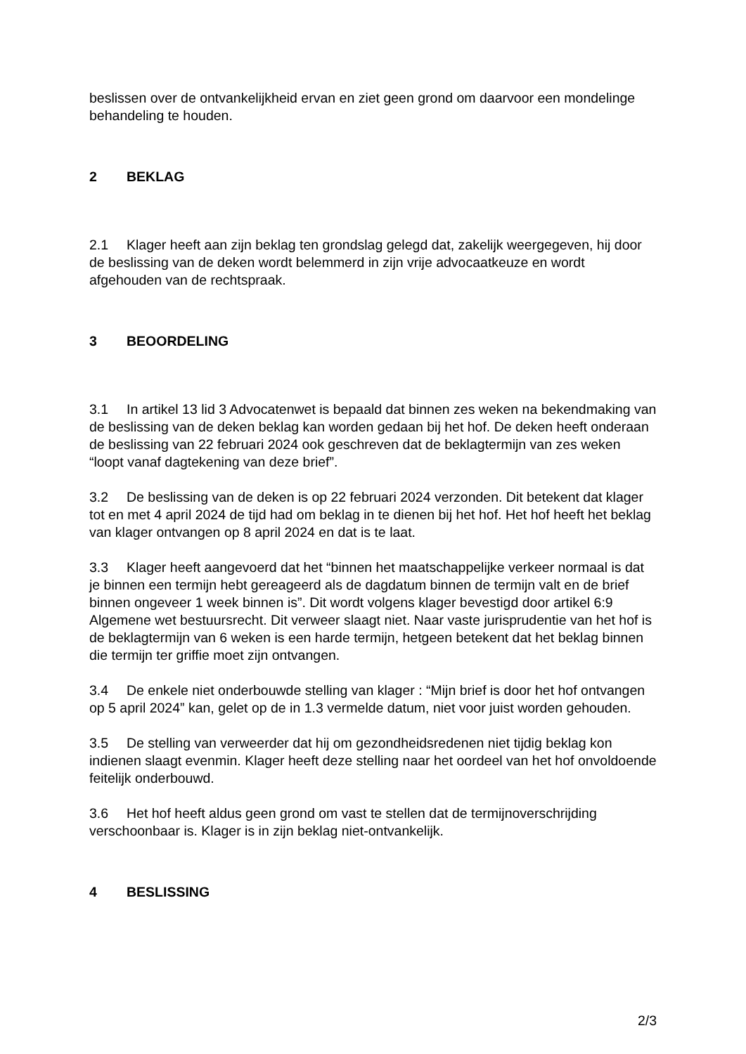beslissen over de ontvankelijkheid ervan en ziet geen grond om daarvoor een mondelinge behandeling te houden.
2 BEKLAG
2.1 Klager heeft aan zijn beklag ten grondslag gelegd dat, zakelijk weergegeven, hij door de beslissing van de deken wordt belemmerd in zijn vrije advocaatkeuze en wordt afgehouden van de rechtspraak.
3 BEOORDELING
3.1 In artikel 13 lid 3 Advocatenwet is bepaald dat binnen zes weken na bekendmaking van de beslissing van de deken beklag kan worden gedaan bij het hof. De deken heeft onderaan de beslissing van 22 februari 2024 ook geschreven dat de beklagtermijn van zes weken “loopt vanaf dagtekening van deze brief”.
3.2 De beslissing van de deken is op 22 februari 2024 verzonden. Dit betekent dat klager tot en met 4 april 2024 de tijd had om beklag in te dienen bij het hof. Het hof heeft het beklag van klager ontvangen op 8 april 2024 en dat is te laat.
3.3 Klager heeft aangevoerd dat het “binnen het maatschappelijke verkeer normaal is dat je binnen een termijn hebt gereageerd als de dagdatum binnen de termijn valt en de brief binnen ongeveer 1 week binnen is”. Dit wordt volgens klager bevestigd door artikel 6:9 Algemene wet bestuursrecht. Dit verweer slaagt niet. Naar vaste jurisprudentie van het hof is de beklagtermijn van 6 weken is een harde termijn, hetgeen betekent dat het beklag binnen die termijn ter griffie moet zijn ontvangen.
3.4 De enkele niet onderbouwde stelling van klager : “Mijn brief is door het hof ontvangen op 5 april 2024” kan, gelet op de in 1.3 vermelde datum, niet voor juist worden gehouden.
3.5 De stelling van verweerder dat hij om gezondheidsredenen niet tijdig beklag kon indienen slaagt evenmin. Klager heeft deze stelling naar het oordeel van het hof onvoldoende feitelijk onderbouwd.
3.6 Het hof heeft aldus geen grond om vast te stellen dat de termijnoverschrijding verschoonbaar is. Klager is in zijn beklag niet-ontvankelijk.
4 BESLISSING
2/3